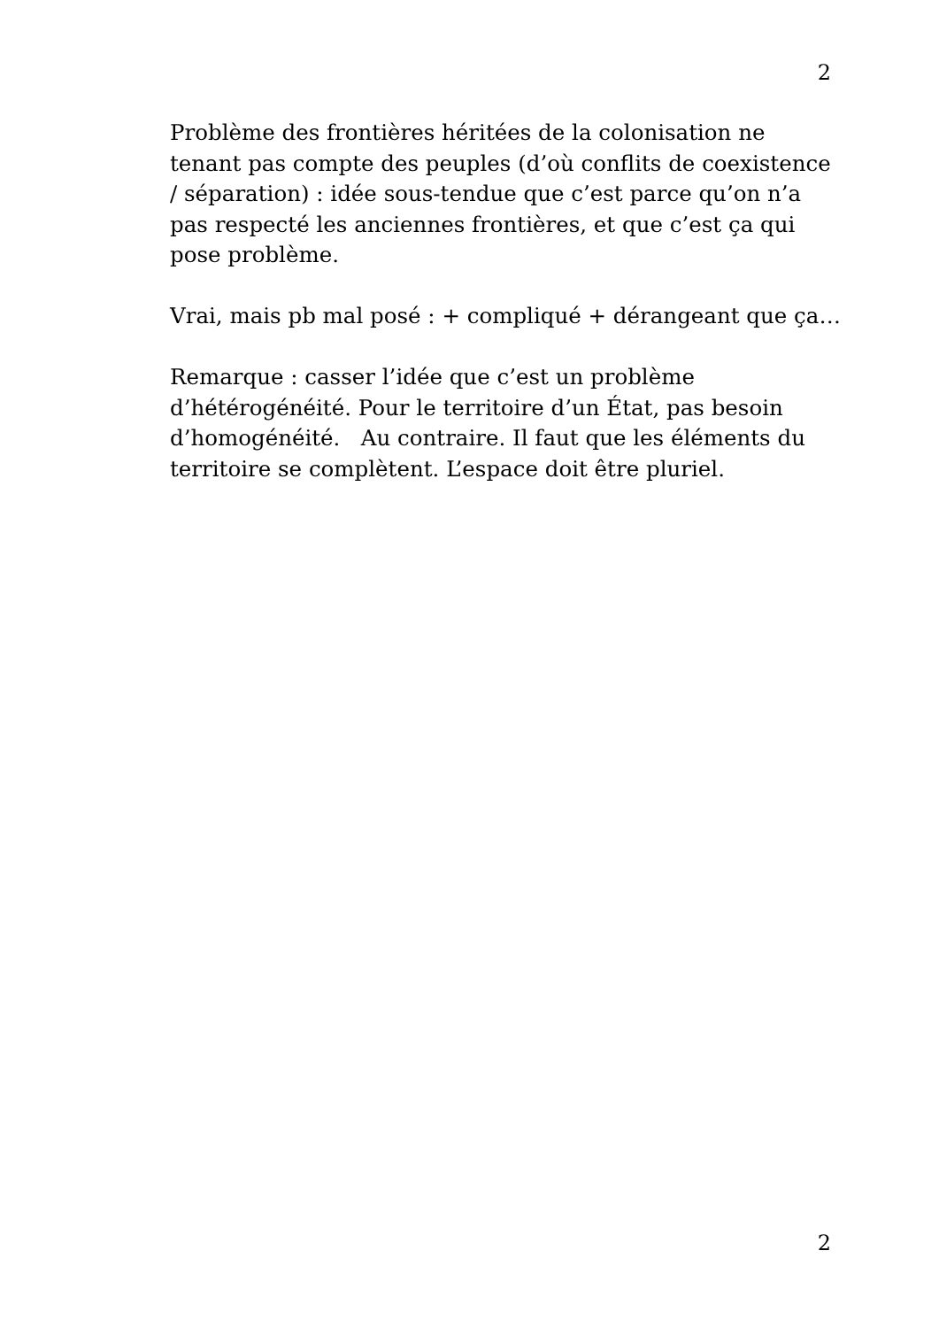2
Problème des frontières héritées de la colonisation ne tenant pas compte des peuples (d’où conflits de coexistence / séparation) : idée sous-tendue que c’est parce qu’on n’a pas respecté les anciennes frontières, et que c’est ça qui pose problème.
Vrai, mais pb mal posé : + compliqué + dérangeant que ça…
Remarque : casser l’idée que c’est un problème d’hétérogénéité. Pour le territoire d’un État, pas besoin d’homogénéité. Au contraire. Il faut que les éléments du territoire se complètent. L’espace doit être pluriel.
2